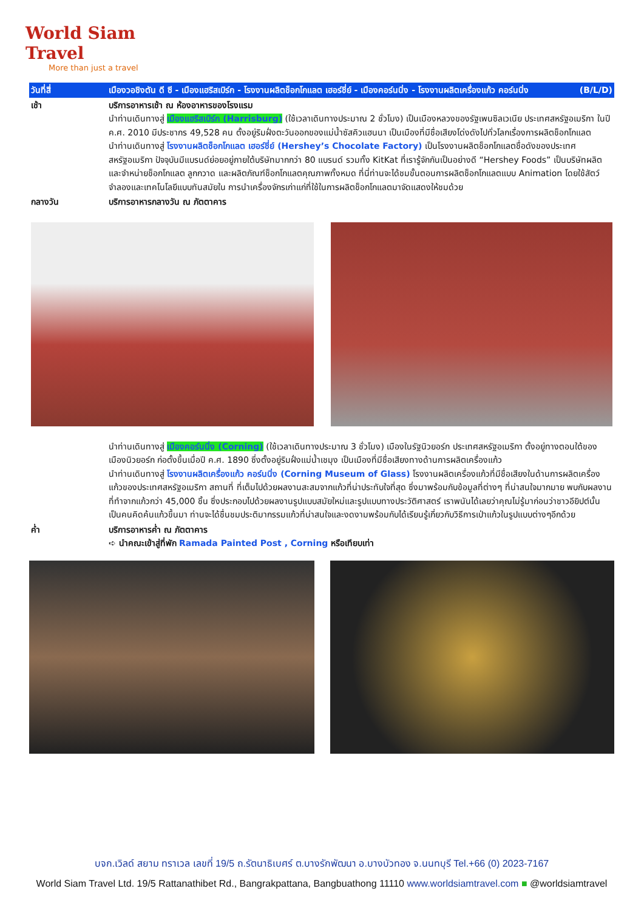World Siam Travel
More than just a travel
| วันที่สี่ | เมืองวอชิงตัน ดี ซี - เมืองแฮริสเบิร์ก - โรงงานผลิตช็อกโกแลต เฮอร์ชี่ย์ - เมืองคอร์นนิ่ง - โรงงานผลิตเครื่องแก้ว คอร์นนิ่ง (B/L/D) |
| เช้า | บริการอาหารเช้า ณ ห้องอาหารของโรงแรม นำท่านเดินทางสู่ เมืองแฮริสเบิร์ก (Harrisburg) (ใช้เวลาเดินทางประมาณ 2 ชั่วโมง) เป็นเมืองหลวงของรัฐเพนซิลเวเนีย ประเทศสหรัฐอเมริกา ในปี ค.ศ. 2010 มีประชากร 49,528 คน ตั้งอยู่ริมฝั่งตะวันออกของแม่น้ำซัสคิวแฮนนา เป็นเมืองที่มีชื่อเสียงโด่งดังไปทั่วโลกเรื่องการผลิตช็อกโกแลต นำท่านเดินทางสู่ โรงงานผลิตช็อกโกแลต เฮอร์ชี่ย์ (Hershey’s Chocolate Factory) เป็นโรงงานผลิตช็อกโกแลตชื่อดังของประเทศสหรัฐอเมริกา ปัจจุบันมีแบรนด์ย่อยอยู่ภายใต้บริษัทมากกว่า 80 แบรนด์ รวมทั้ง KitKat ที่เรารู้จักกันเป็นอย่างดี “Hershey Foods” เป็นบริษัทผลิตและจำหน่ายช็อกโกแลต ลูกกวาด และผลิตภัณฑ์ช็อกโกแลตคุณภาพทั้งหมด ที่นี่ท่านจะได้ชมขั้นตอนการผลิตช็อกโกแลตแบบ Animation โดยใช้สัตว์จำลองและเทคโนโลยีแบบทันสมัยใน การนำเครื่องจักรเก่าแก่ที่ใช้ในการผลิตช็อกโกแลตมาจัดแสดงให้ชมด้วย |
| กลางวัน | บริการอาหารกลางวัน ณ ภัตตาคาร |
| | นำท่านเดินทางสู่ เมืองคอร์นนิ่ง (Corning) (ใช้เวลาเดินทางประมาณ 3 ชั่วโมง) เมืองในรัฐนิวยอร์ก ประเทศสหรัฐอเมริกา ตั้งอยู่ทางตอนใต้ของเมืองนิวยอร์ก ก่อตั้งขึ้นเมื่อปี ค.ศ. 1890 ซึ่งตั้งอยู่ริมฝั่งแม่น้ำเชมุง เป็นเมืองที่มีชื่อเสียงทางด้านการผลิตเครื่องแก้ว นำท่านเดินทางสู่ โรงงานผลิตเครื่องแก้ว คอร์นนิ่ง (Corning Museum of Glass) โรงงานผลิตเครื่องแก้วที่มีชื่อเสียงในด้านการผลิตเครื่องแก้วของประเทศสหรัฐอเมริกา สถานที่ ที่เต็มไปด้วยผลงานสะสมจากแก้วที่น่าประทับใจที่สุด ซึ่งมาพร้อมกับข้อมูลที่ต่างๆ ที่น่าสนใจมากมาย พบกับผลงานที่ทำจากแก้วกว่า 45,000 ชิ้น ซึ่งประกอบไปด้วยผลงานรูปแบบสมัยใหม่และรูปแบบทางประวัติศาสตร์ เราพนันได้เลยว่าคุณไม่รู้มาก่อนว่าชาวอียิปต์นั้นเป็นคนคิดค้นแก้วขึ้นมา ท่านจะได้ชื่นชมประติมากรรมแก้วที่น่าสนใจและงดงามพร้อมกับได้เรียนรู้เกี่ยวกับวิธีการเป่าแก้วในรูปแบบต่างๆอีกด้วย |
| ค่ำ | บริการอาหารค่ำ ณ ภัตตาคาร ➪ นำคณะเข้าสู่ที่พัก Ramada Painted Post , Corning หรือเทียบเท่า |
บจก.เวิลด์ สยาม ทราเวล เลขที่ 19/5 ถ.รัตนาธิเบศร์ ต.บางรักพัฒนา อ.บางบัวทอง จ.นนทบุรี Tel.+66 (0) 2023-7167
World Siam Travel Ltd. 19/5 Rattanathibet Rd., Bangrakpattana, Bangbuathong 11110 www.worldsiamtravel.com ■ @worldsiamtravel